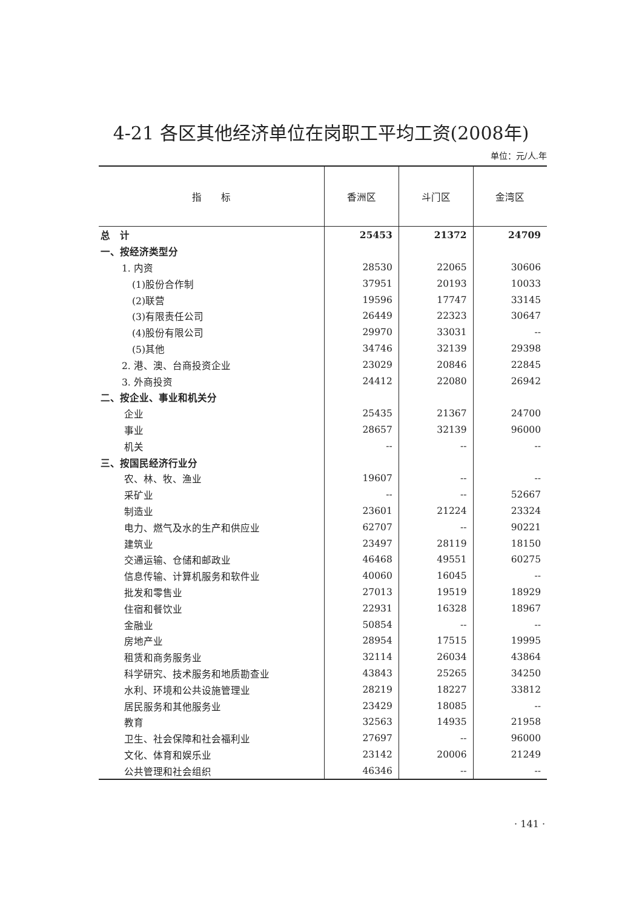4-21 各区其他经济单位在岗职工平均工资(2008年)
单位：元/人.年
| 指 标 | 香洲区 | 斗门区 | 金湾区 |
| --- | --- | --- | --- |
| 总 计 | 25453 | 21372 | 24709 |
| 一、按经济类型分 | | | |
| 1. 内资 | 28530 | 22065 | 30606 |
| (1)股份合作制 | 37951 | 20193 | 10033 |
| (2)联营 | 19596 | 17747 | 33145 |
| (3)有限责任公司 | 26449 | 22323 | 30647 |
| (4)股份有限公司 | 29970 | 33031 | -- |
| (5)其他 | 34746 | 32139 | 29398 |
| 2. 港、澳、台商投资企业 | 23029 | 20846 | 22845 |
| 3. 外商投资 | 24412 | 22080 | 26942 |
| 二、按企业、事业和机关分 | | | |
| 企业 | 25435 | 21367 | 24700 |
| 事业 | 28657 | 32139 | 96000 |
| 机关 | -- | -- | -- |
| 三、按国民经济行业分 | | | |
| 农、林、牧、渔业 | 19607 | -- | -- |
| 采矿业 | -- | -- | 52667 |
| 制造业 | 23601 | 21224 | 23324 |
| 电力、燃气及水的生产和供应业 | 62707 | -- | 90221 |
| 建筑业 | 23497 | 28119 | 18150 |
| 交通运输、仓储和邮政业 | 46468 | 49551 | 60275 |
| 信息传输、计算机服务和软件业 | 40060 | 16045 | -- |
| 批发和零售业 | 27013 | 19519 | 18929 |
| 住宿和餐饮业 | 22931 | 16328 | 18967 |
| 金融业 | 50854 | -- | -- |
| 房地产业 | 28954 | 17515 | 19995 |
| 租赁和商务服务业 | 32114 | 26034 | 43864 |
| 科学研究、技术服务和地质勘查业 | 43843 | 25265 | 34250 |
| 水利、环境和公共设施管理业 | 28219 | 18227 | 33812 |
| 居民服务和其他服务业 | 23429 | 18085 | -- |
| 教育 | 32563 | 14935 | 21958 |
| 卫生、社会保障和社会福利业 | 27697 | -- | 96000 |
| 文化、体育和娱乐业 | 23142 | 20006 | 21249 |
| 公共管理和社会组织 | 46346 | -- | -- |
· 141 ·